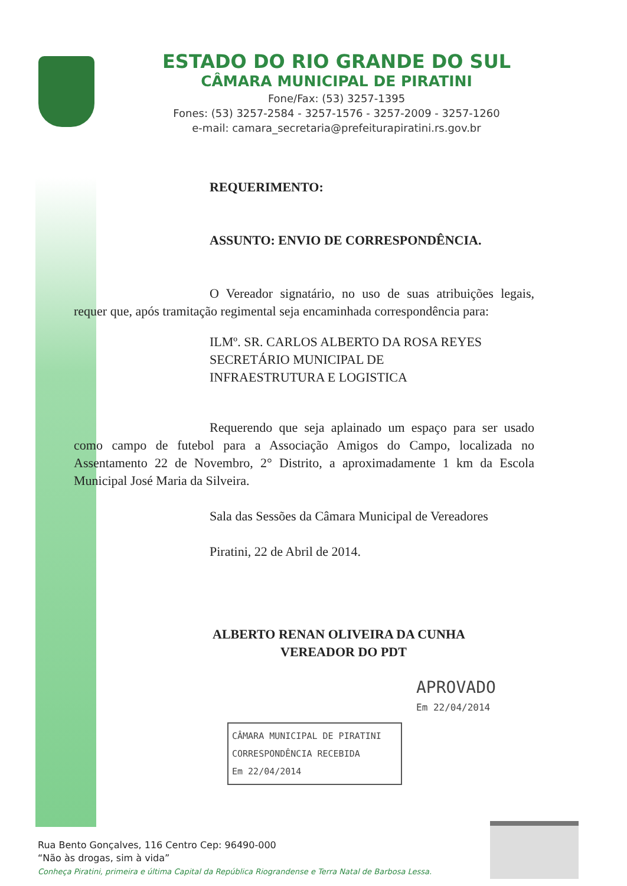ESTADO DO RIO GRANDE DO SUL
CÂMARA MUNICIPAL DE PIRATINI
Fone/Fax: (53) 3257-1395
Fones: (53) 3257-2584 - 3257-1576 - 3257-2009 - 3257-1260
e-mail: camara_secretaria@prefeiturapiratini.rs.gov.br
REQUERIMENTO:
ASSUNTO: ENVIO DE CORRESPONDÊNCIA.
O Vereador signatário, no uso de suas atribuições legais, requer que, após tramitação regimental seja encaminhada correspondência para:
ILMº. SR. CARLOS ALBERTO DA ROSA REYES
SECRETÁRIO MUNICIPAL DE
INFRAESTRUTURA E LOGISTICA
Requerendo que seja aplainado um espaço para ser usado como campo de futebol para a Associação Amigos do Campo, localizada no Assentamento 22 de Novembro, 2° Distrito, a aproximadamente 1 km da Escola Municipal José Maria da Silveira.
Sala das Sessões da Câmara Municipal de Vereadores
Piratini, 22 de Abril de 2014.
ALBERTO RENAN OLIVEIRA DA CUNHA
VEREADOR DO PDT
APROVADO
Em 22/04/2014
CÂMARA MUNICIPAL DE PIRATINI
CORRESPONDÊNCIA RECEBIDA
Em 22/04/2014
Rua Bento Gonçalves, 116 Centro Cep: 96490-000
“Não às drogas, sim à vida”
Conheça Piratini, primeira e última Capital da República Riograndense e Terra Natal de Barbosa Lessa.